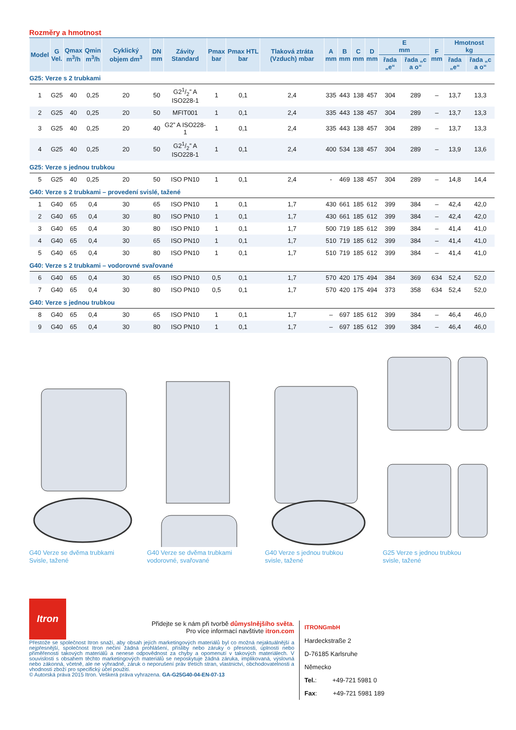Rozměry a hmotnost
| Model | G Vel. | Qmax m<sup>3</sup>/h | Qmin m<sup>3</sup>/h | Cyklický objem dm<sup>3</sup> | DN mm | Závity Standard | Pmax bar | Pmax HTL bar | Tlaková ztráta (Vzduch) mbar | A mm | B mm | C mm | D mm | E mm | | F mm | Hmotnost kg | |
| --- | --- | --- | --- | --- | --- | --- | --- | --- | --- | --- | --- | --- | --- | --- | --- | --- | --- | --- |
| | | | | | | | | | | | | | | řada „e“ | řada „c a o“ | | řada „e“ | řada „c a o“ |
| G25: Verze s 2 trubkami | | | | | | | | | | | | | | | | | | |
| 1 | G25 | 40 | 0,25 | 20 | 50 | G21/2” A ISO228-1 | 1 | 0,1 | 2,4 | 335 | 443 | 138 | 457 | 304 | 289 | – | 13,7 | 13,3 |
| 2 | G25 | 40 | 0,25 | 20 | 50 | MFIT001 | 1 | 0,1 | 2,4 | 335 | 443 | 138 | 457 | 304 | 289 | – | 13,7 | 13,3 |
| 3 | G25 | 40 | 0,25 | 20 | 40 | G2” A ISO228-1 | 1 | 0,1 | 2,4 | 335 | 443 | 138 | 457 | 304 | 289 | – | 13,7 | 13,3 |
| 4 | G25 | 40 | 0,25 | 20 | 50 | G21/2” A ISO228-1 | 1 | 0,1 | 2,4 | 400 | 534 | 138 | 457 | 304 | 289 | – | 13,9 | 13,6 |
| G25: Verze s jednou trubkou | | | | | | | | | | | | | | | | | | |
| 5 | G25 | 40 | 0,25 | 20 | 50 | ISO PN10 | 1 | 0,1 | 2,4 | - | 469 | 138 | 457 | 304 | 289 | – | 14,8 | 14,4 |
| G40: Verze s 2 trubkami – provedení svislé, tažené | | | | | | | | | | | | | | | | | | |
| 1 | G40 | 65 | 0,4 | 30 | 65 | ISO PN10 | 1 | 0,1 | 1,7 | 430 | 661 | 185 | 612 | 399 | 384 | – | 42,4 | 42,0 |
| 2 | G40 | 65 | 0,4 | 30 | 80 | ISO PN10 | 1 | 0,1 | 1,7 | 430 | 661 | 185 | 612 | 399 | 384 | – | 42,4 | 42,0 |
| 3 | G40 | 65 | 0,4 | 30 | 80 | ISO PN10 | 1 | 0,1 | 1,7 | 500 | 719 | 185 | 612 | 399 | 384 | – | 41,4 | 41,0 |
| 4 | G40 | 65 | 0,4 | 30 | 65 | ISO PN10 | 1 | 0,1 | 1,7 | 510 | 719 | 185 | 612 | 399 | 384 | – | 41,4 | 41,0 |
| 5 | G40 | 65 | 0,4 | 30 | 80 | ISO PN10 | 1 | 0,1 | 1,7 | 510 | 719 | 185 | 612 | 399 | 384 | – | 41,4 | 41,0 |
| G40: Verze s 2 trubkami – vodorovné svařované | | | | | | | | | | | | | | | | | | |
| 6 | G40 | 65 | 0,4 | 30 | 65 | ISO PN10 | 0,5 | 0,1 | 1,7 | 570 | 420 | 175 | 494 | 384 | 369 | 634 | 52,4 | 52,0 |
| 7 | G40 | 65 | 0,4 | 30 | 80 | ISO PN10 | 0,5 | 0,1 | 1,7 | 570 | 420 | 175 | 494 | 373 | 358 | 634 | 52,4 | 52,0 |
| G40: Verze s jednou trubkou | | | | | | | | | | | | | | | | | | |
| 8 | G40 | 65 | 0,4 | 30 | 65 | ISO PN10 | 1 | 0,1 | 1,7 | – | 697 | 185 | 612 | 399 | 384 | – | 46,4 | 46,0 |
| 9 | G40 | 65 | 0,4 | 30 | 80 | ISO PN10 | 1 | 0,1 | 1,7 | – | 697 | 185 | 612 | 399 | 384 | – | 46,4 | 46,0 |
G40 Verze se dvěma trubkami
Svisle, tažené
G40 Verze se dvěma trubkami
vodorovné, svařované
G40 Verze s jednou trubkou
svisle, tažené
G25 Verze s jednou trubkou
svisle, tažené
Itron
Přidejte se k nám při tvorbě důmyslnějšího světa.
Pro více informací navštivte itron.com
Přestože se společnost Itron snaží, aby obsah jejích marketingových materiálů byl co možná nejaktuálnější a nejpřesnější, společnost Itron nečiní žádná prohlášení, přísliby nebo záruky o přesnosti, úplnosti nebo přiměřenosti takových materiálů a nenese odpovědnost za chyby a opomenutí v takových materiálech. V souvislosti s obsahem těchto marketingových materiálů se neposkytuje žádná záruka, implikovaná, výslovná nebo zákonná, včetně, ale ne výhradně, záruk o neporušení práv třetích stran, vlastnictví, obchodovatelnosti a vhodnosti zboží pro specifický účel použití.
© Autorská práva 2015 Itron. Veškerá práva vyhrazena. GA-G25G40-04-EN-07-13
ITRONGmbH
Hardeckstraße 2
D-76185 Karlsruhe
Německo
Tel.: +49-721 5981 0
Fax: +49-721 5981 189